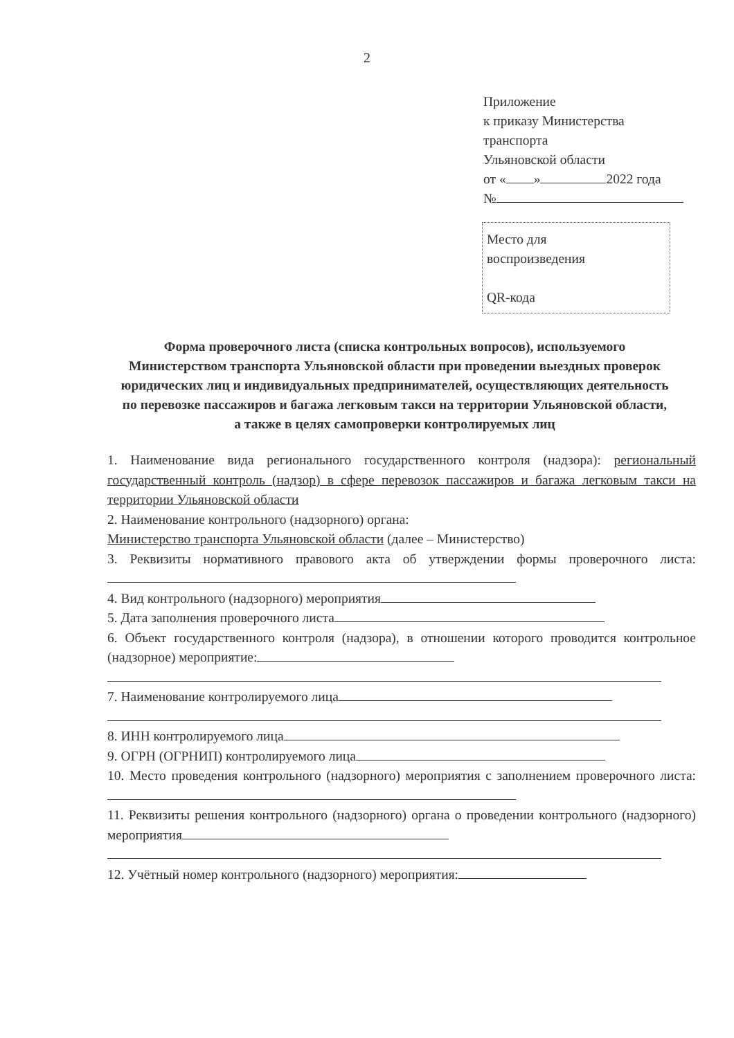2
Приложение
к приказу Министерства
транспорта
Ульяновской области
от « » 2022 года
№
Место для
воспроизведения
QR-кода
Форма проверочного листа (списка контрольных вопросов), используемого Министерством транспорта Ульяновской области при проведении выездных проверок юридических лиц и индивидуальных предпринимателей, осуществляющих деятельность по перевозке пассажиров и багажа легковым такси на территории Ульяновской области, а также в целях самопроверки контролируемых лиц
1. Наименование вида регионального государственного контроля (надзора): региональный государственный контроль (надзор) в сфере перевозок пассажиров и багажа легковым такси на территории Ульяновской области
2. Наименование контрольного (надзорного) органа:
Министерство транспорта Ульяновской области (далее – Министерство)
3. Реквизиты нормативного правового акта об утверждении формы проверочного листа:
4. Вид контрольного (надзорного) мероприятия
5. Дата заполнения проверочного листа
6. Объект государственного контроля (надзора), в отношении которого проводится контрольное (надзорное) мероприятие:
7. Наименование контролируемого лица
8. ИНН контролируемого лица
9. ОГРН (ОГРНИП) контролируемого лица
10. Место проведения контрольного (надзорного) мероприятия с заполнением проверочного листа:
11. Реквизиты решения контрольного (надзорного) органа о проведении контрольного (надзорного) мероприятия
12. Учётный номер контрольного (надзорного) мероприятия: